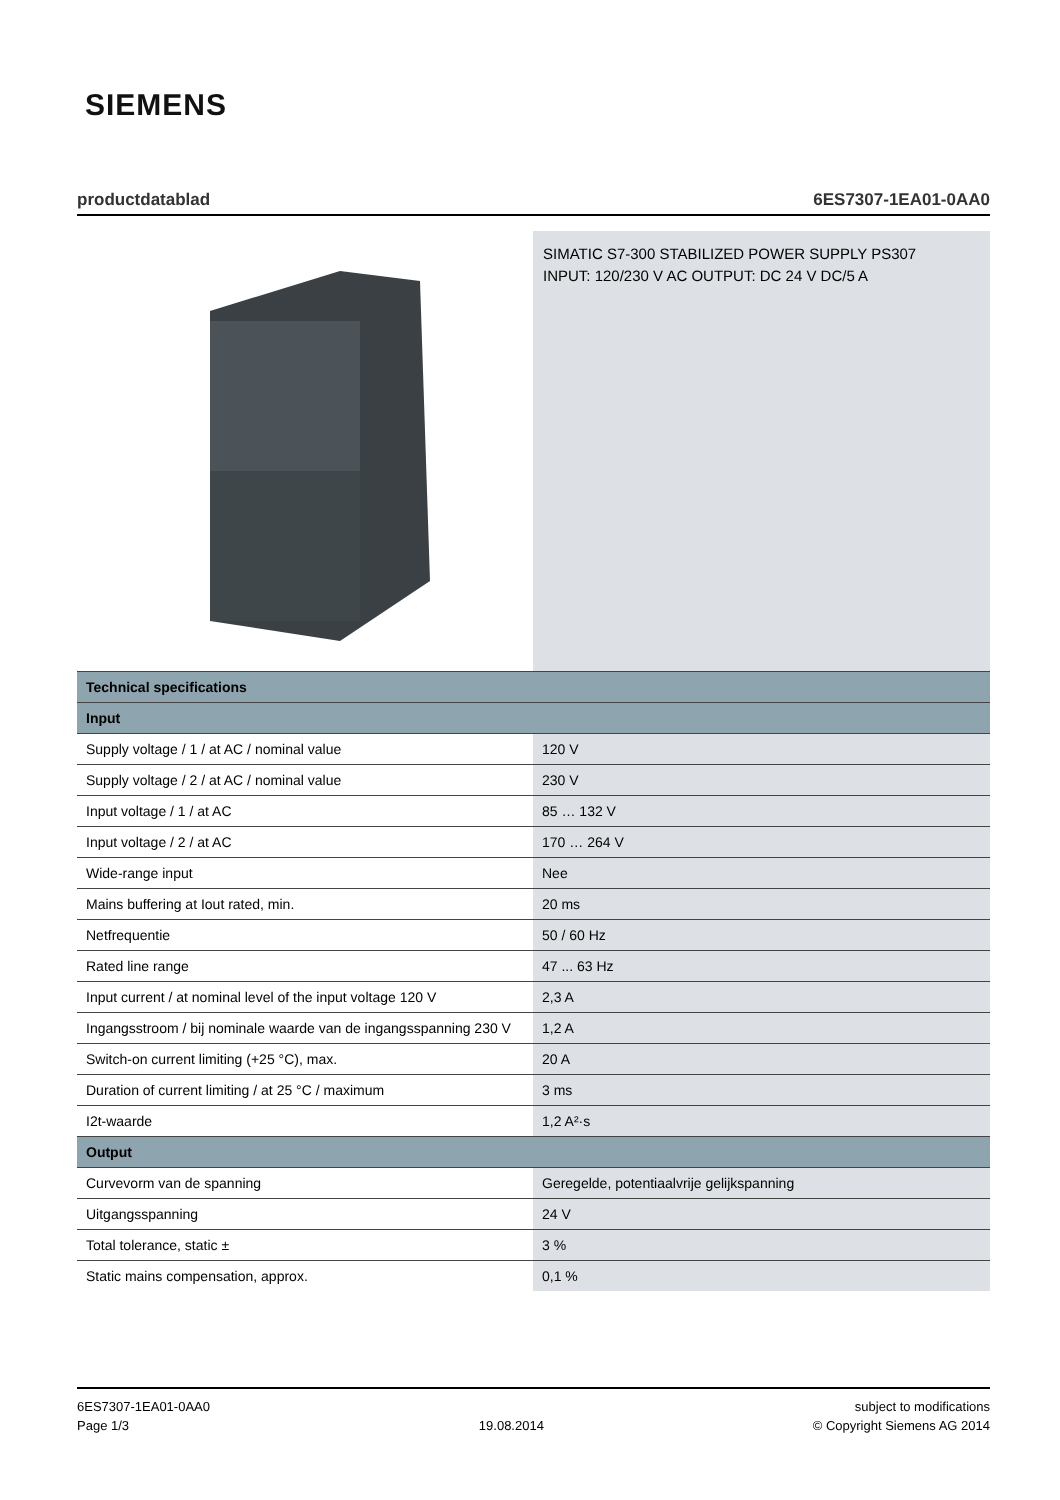SIEMENS
productdatablad 6ES7307-1EA01-0AA0
SIMATIC S7-300 STABILIZED POWER SUPPLY PS307
INPUT: 120/230 V AC OUTPUT: DC 24 V DC/5 A
| Technical specifications | |
| --- | --- |
| Input | |
| Supply voltage / 1 / at AC / nominal value | 120 V |
| Supply voltage / 2 / at AC / nominal value | 230 V |
| Input voltage / 1 / at AC | 85 … 132 V |
| Input voltage / 2 / at AC | 170 … 264 V |
| Wide-range input | Nee |
| Mains buffering at Iout rated, min. | 20 ms |
| Netfrequentie | 50 / 60 Hz |
| Rated line range | 47 ... 63 Hz |
| Input current / at nominal level of the input voltage 120 V | 2,3 A |
| Ingangsstroom / bij nominale waarde van de ingangsspanning 230 V | 1,2 A |
| Switch-on current limiting (+25 °C), max. | 20 A |
| Duration of current limiting / at 25 °C / maximum | 3 ms |
| I2t-waarde | 1,2 A²·s |
| Output | |
| Curvevorm van de spanning | Geregelde, potentiaalvrije gelijkspanning |
| Uitgangsspanning | 24 V |
| Total tolerance, static ± | 3 % |
| Static mains compensation, approx. | 0,1 % |
6ES7307-1EA01-0AA0
Page 1/3
19.08.2014 subject to modifications
© Copyright Siemens AG 2014